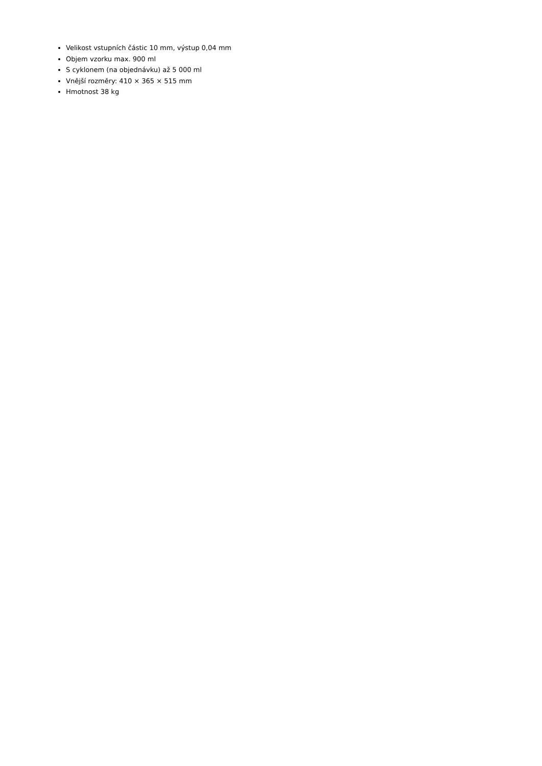Velikost vstupních částic 10 mm, výstup 0,04 mm
Objem vzorku max. 900 ml
S cyklonem (na objednávku) až 5 000 ml
Vnější rozměry: 410 × 365 × 515 mm
Hmotnost 38 kg